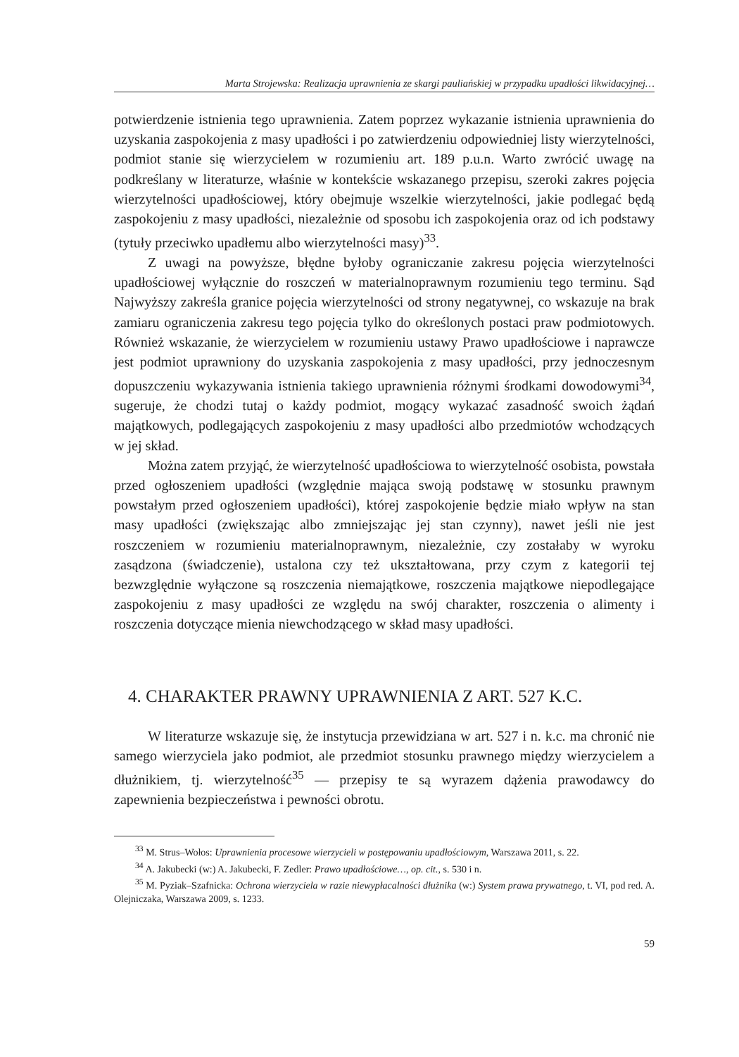Marta Strojewska: Realizacja uprawnienia ze skargi pauliańskiej w przypadku upadłości likwidacyjnej…
potwierdzenie istnienia tego uprawnienia. Zatem poprzez wykazanie istnienia uprawnienia do uzyskania zaspokojenia z masy upadłości i po zatwierdzeniu odpowiedniej listy wierzytelności, podmiot stanie się wierzycielem w rozumieniu art. 189 p.u.n. Warto zwrócić uwagę na podkreślany w literaturze, właśnie w kontekście wskazanego przepisu, szeroki zakres pojęcia wierzytelności upadłościowej, który obejmuje wszelkie wierzytelności, jakie podlegać będą zaspokojeniu z masy upadłości, niezależnie od sposobu ich zaspokojenia oraz od ich podstawy (tytuły przeciwko upadłemu albo wierzytelności masy)<sup>33</sup>.
Z uwagi na powyższe, błędne byłoby ograniczanie zakresu pojęcia wierzytelności upadłościowej wyłącznie do roszczeń w materialnoprawnym rozumieniu tego terminu. Sąd Najwyższy zakreśla granice pojęcia wierzytelności od strony negatywnej, co wskazuje na brak zamiaru ograniczenia zakresu tego pojęcia tylko do określonych postaci praw podmiotowych. Również wskazanie, że wierzycielem w rozumieniu ustawy Prawo upadłościowe i naprawcze jest podmiot uprawniony do uzyskania zaspokojenia z masy upadłości, przy jednoczesnym dopuszczeniu wykazywania istnienia takiego uprawnienia różnymi środkami dowodowymi<sup>34</sup>, sugeruje, że chodzi tutaj o każdy podmiot, mogący wykazać zasadność swoich żądań majątkowych, podlegających zaspokojeniu z masy upadłości albo przedmiotów wchodzących w jej skład.
Można zatem przyjąć, że wierzytelność upadłościowa to wierzytelność osobista, powstała przed ogłoszeniem upadłości (względnie mająca swoją podstawę w stosunku prawnym powstałym przed ogłoszeniem upadłości), której zaspokojenie będzie miało wpływ na stan masy upadłości (zwiększając albo zmniejszając jej stan czynny), nawet jeśli nie jest roszczeniem w rozumieniu materialnoprawnym, niezależnie, czy zostałaby w wyroku zasądzona (świadczenie), ustalona czy też ukształtowana, przy czym z kategorii tej bezwzględnie wyłączone są roszczenia niemajątkowe, roszczenia majątkowe niepodlegające zaspokojeniu z masy upadłości ze względu na swój charakter, roszczenia o alimenty i roszczenia dotyczące mienia niewchodzącego w skład masy upadłości.
4. CHARAKTER PRAWNY UPRAWNIENIA Z ART. 527 K.C.
W literaturze wskazuje się, że instytucja przewidziana w art. 527 i n. k.c. ma chronić nie samego wierzyciela jako podmiot, ale przedmiot stosunku prawnego między wierzycielem a dłużnikiem, tj. wierzytelność<sup>35</sup> — przepisy te są wyrazem dążenia prawodawcy do zapewnienia bezpieczeństwa i pewności obrotu.
<sup>33</sup> M. Strus–Wołos: Uprawnienia procesowe wierzycieli w postępowaniu upadłościowym, Warszawa 2011, s. 22.
<sup>34</sup> A. Jakubecki (w:) A. Jakubecki, F. Zedler: Prawo upadłościowe…, op. cit., s. 530 i n.
<sup>35</sup> M. Pyziak–Szafnicka: Ochrona wierzyciela w razie niewypłacalności dłużnika (w:) System prawa prywatnego, t. VI, pod red. A. Olejniczaka, Warszawa 2009, s. 1233.
59